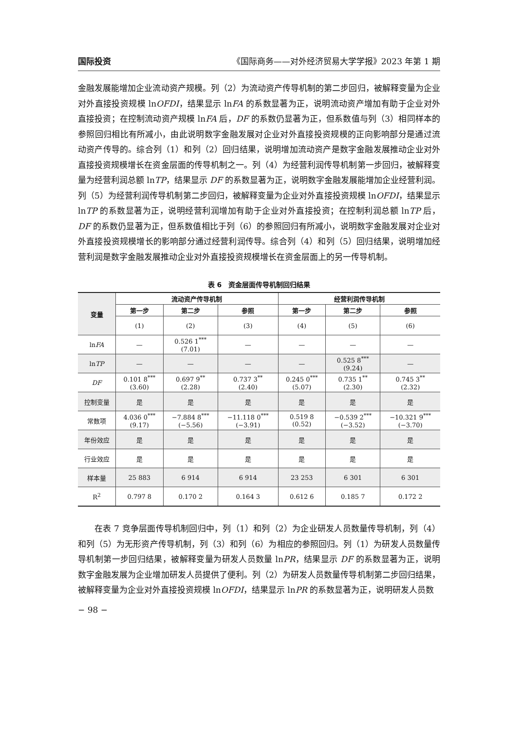国际投资 《国际商务——对外经济贸易大学学报》2023 年第 1 期
金融发展能增加企业流动资产规模。列（2）为流动资产传导机制的第二步回归，被解释变量为企业对外直接投资规模 lnOFDI，结果显示 lnFA 的系数显著为正，说明流动资产增加有助于企业对外直接投资；在控制流动资产规模 lnFA 后，DF 的系数仍显著为正，但系数值与列（3）相同样本的参照回归相比有所减小，由此说明数字金融发展对企业对外直接投资规模的正向影响部分是通过流动资产传导的。综合列（1）和列（2）回归结果，说明增加流动资产是数字金融发展推动企业对外直接投资规模增长在资金层面的传导机制之一。列（4）为经营利润传导机制第一步回归，被解释变量为经营利润总额 lnTP，结果显示 DF 的系数显著为正，说明数字金融发展能增加企业经营利润。列（5）为经营利润传导机制第二步回归，被解释变量为企业对外直接投资规模 lnOFDI，结果显示 lnTP 的系数显著为正，说明经营利润增加有助于企业对外直接投资；在控制利润总额 lnTP 后，DF 的系数仍显著为正，但系数值相比于列（6）的参照回归有所减小，说明数字金融发展对企业对外直接投资规模增长的影响部分通过经营利润传导。综合列（4）和列（5）回归结果，说明增加经营利润是数字金融发展推动企业对外直接投资规模增长在资金层面上的另一传导机制。
表 6　资金层面传导机制回归结果
| 变量 | 流动资产传导机制 | | | 经营利润传导机制 | | |
| --- | --- | --- | --- | --- | --- | --- |
| | 第一步 | 第二步 | 参照 | 第一步 | 第二步 | 参照 |
| | (1) | (2) | (3) | (4) | (5) | (6) |
| ln FA | — | 0.526 1<sup>***</sup> (7.01) | — | — | — | — |
| ln TP | — | — | — | — | 0.525 8<sup>***</sup> (9.24) | — |
| DF | 0.101 8<sup>***</sup> (3.60) | 0.697 9<sup>**</sup> (2.28) | 0.737 3<sup>**</sup> (2.40) | 0.245 0<sup>***</sup> (5.07) | 0.735 1<sup>**</sup> (2.30) | 0.745 3<sup>**</sup> (2.32) |
| 控制变量 | 是 | 是 | 是 | 是 | 是 | 是 |
| 常数项 | 4.036 0<sup>***</sup> (9.17) | −7.884 8<sup>***</sup> (−5.56) | −11.118 0<sup>***</sup> (−3.91) | 0.519 8 (0.52) | −0.539 2<sup>***</sup> (−3.52) | −10.321 9<sup>***</sup> (−3.70) |
| 年份效应 | 是 | 是 | 是 | 是 | 是 | 是 |
| 行业效应 | 是 | 是 | 是 | 是 | 是 | 是 |
| 样本量 | 25 883 | 6 914 | 6 914 | 23 253 | 6 301 | 6 301 |
| R<sup>2</sup> | 0.797 8 | 0.170 2 | 0.164 3 | 0.612 6 | 0.185 7 | 0.172 2 |
在表 7 竞争层面传导机制回归中，列（1）和列（2）为企业研发人员数量传导机制，列（4）和列（5）为无形资产传导机制，列（3）和列（6）为相应的参照回归。列（1）为研发人员数量传导机制第一步回归结果，被解释变量为研发人员数量 lnPR，结果显示 DF 的系数显著为正，说明数字金融发展为企业增加研发人员提供了便利。列（2）为研发人员数量传导机制第二步回归结果，被解释变量为企业对外直接投资规模 lnOFDI，结果显示 lnPR 的系数显著为正，说明研发人员数
− 98 −